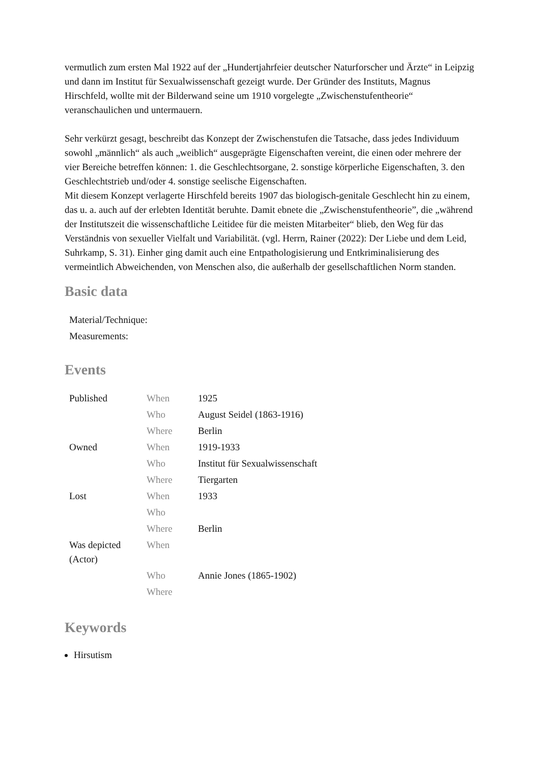vermutlich zum ersten Mal 1922 auf der „Hundertjahrfeier deutscher Naturforscher und Ärzte“ in Leipzig und dann im Institut für Sexualwissenschaft gezeigt wurde. Der Gründer des Instituts, Magnus Hirschfeld, wollte mit der Bilderwand seine um 1910 vorgelegte „Zwischenstufentheorie“ veranschaulichen und untermauern.
Sehr verkürzt gesagt, beschreibt das Konzept der Zwischenstufen die Tatsache, dass jedes Individuum sowohl „männlich“ als auch „weiblich“ ausgeprägte Eigenschaften vereint, die einen oder mehrere der vier Bereiche betreffen können: 1. die Geschlechtsorgane, 2. sonstige körperliche Eigenschaften, 3. den Geschlechtstrieb und/oder 4. sonstige seelische Eigenschaften.
Mit diesem Konzept verlagerte Hirschfeld bereits 1907 das biologisch-genitale Geschlecht hin zu einem, das u. a. auch auf der erlebten Identität beruhte. Damit ebnete die „Zwischenstufentheorie”, die „während der Institutszeit die wissenschaftliche Leitidee für die meisten Mitarbeiter“ blieb, den Weg für das Verständnis von sexueller Vielfalt und Variabilität. (vgl. Herrn, Rainer (2022): Der Liebe und dem Leid, Suhrkamp, S. 31). Einher ging damit auch eine Entpathologisierung und Entkriminalisierung des vermeintlich Abweichenden, von Menschen also, die außerhalb der gesellschaftlichen Norm standen.
Basic data
| Material/Technique: |
| Measurements: |
Events
| Published | When | 1925 |
| | Who | August Seidel (1863-1916) |
| | Where | Berlin |
| Owned | When | 1919-1933 |
| | Who | Institut für Sexualwissenschaft |
| | Where | Tiergarten |
| Lost | When | 1933 |
| | Who | |
| | Where | Berlin |
| Was depicted (Actor) | When | |
| | Who | Annie Jones (1865-1902) |
| | Where | |
Keywords
Hirsutism